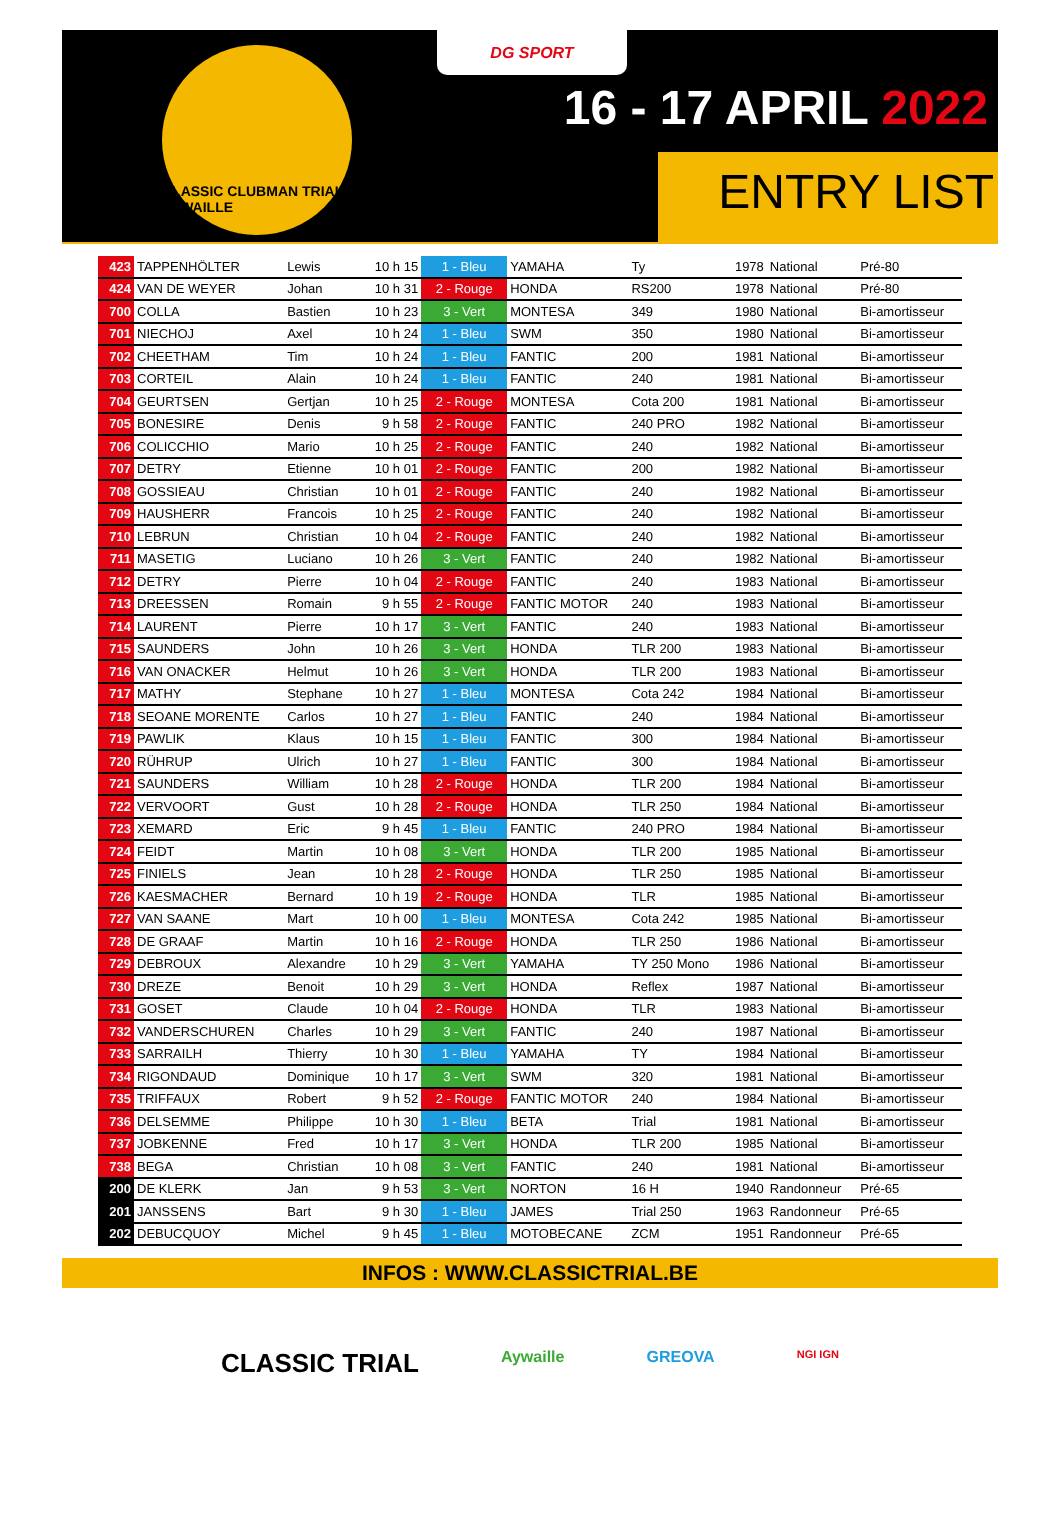CLASSIC CLUBMAN TRIAL AYWAILLE
DG SPORT
16 - 17 APRIL 2022
ENTRY LIST
| 423 | TAPPENHÖLTER | Lewis | 10 h 15 | 1 - Bleu | YAMAHA | Ty | 1978 | National | Pré-80 |
| 424 | VAN DE WEYER | Johan | 10 h 31 | 2 - Rouge | HONDA | RS200 | 1978 | National | Pré-80 |
| 700 | COLLA | Bastien | 10 h 23 | 3 - Vert | MONTESA | 349 | 1980 | National | Bi-amortisseur |
| 701 | NIECHOJ | Axel | 10 h 24 | 1 - Bleu | SWM | 350 | 1980 | National | Bi-amortisseur |
| 702 | CHEETHAM | Tim | 10 h 24 | 1 - Bleu | FANTIC | 200 | 1981 | National | Bi-amortisseur |
| 703 | CORTEIL | Alain | 10 h 24 | 1 - Bleu | FANTIC | 240 | 1981 | National | Bi-amortisseur |
| 704 | GEURTSEN | Gertjan | 10 h 25 | 2 - Rouge | MONTESA | Cota 200 | 1981 | National | Bi-amortisseur |
| 705 | BONESIRE | Denis | 9 h 58 | 2 - Rouge | FANTIC | 240 PRO | 1982 | National | Bi-amortisseur |
| 706 | COLICCHIO | Mario | 10 h 25 | 2 - Rouge | FANTIC | 240 | 1982 | National | Bi-amortisseur |
| 707 | DETRY | Etienne | 10 h 01 | 2 - Rouge | FANTIC | 200 | 1982 | National | Bi-amortisseur |
| 708 | GOSSIEAU | Christian | 10 h 01 | 2 - Rouge | FANTIC | 240 | 1982 | National | Bi-amortisseur |
| 709 | HAUSHERR | Francois | 10 h 25 | 2 - Rouge | FANTIC | 240 | 1982 | National | Bi-amortisseur |
| 710 | LEBRUN | Christian | 10 h 04 | 2 - Rouge | FANTIC | 240 | 1982 | National | Bi-amortisseur |
| 711 | MASETIG | Luciano | 10 h 26 | 3 - Vert | FANTIC | 240 | 1982 | National | Bi-amortisseur |
| 712 | DETRY | Pierre | 10 h 04 | 2 - Rouge | FANTIC | 240 | 1983 | National | Bi-amortisseur |
| 713 | DREESSEN | Romain | 9 h 55 | 2 - Rouge | FANTIC MOTOR | 240 | 1983 | National | Bi-amortisseur |
| 714 | LAURENT | Pierre | 10 h 17 | 3 - Vert | FANTIC | 240 | 1983 | National | Bi-amortisseur |
| 715 | SAUNDERS | John | 10 h 26 | 3 - Vert | HONDA | TLR 200 | 1983 | National | Bi-amortisseur |
| 716 | VAN ONACKER | Helmut | 10 h 26 | 3 - Vert | HONDA | TLR 200 | 1983 | National | Bi-amortisseur |
| 717 | MATHY | Stephane | 10 h 27 | 1 - Bleu | MONTESA | Cota 242 | 1984 | National | Bi-amortisseur |
| 718 | SEOANE MORENTE | Carlos | 10 h 27 | 1 - Bleu | FANTIC | 240 | 1984 | National | Bi-amortisseur |
| 719 | PAWLIK | Klaus | 10 h 15 | 1 - Bleu | FANTIC | 300 | 1984 | National | Bi-amortisseur |
| 720 | RÜHRUP | Ulrich | 10 h 27 | 1 - Bleu | FANTIC | 300 | 1984 | National | Bi-amortisseur |
| 721 | SAUNDERS | William | 10 h 28 | 2 - Rouge | HONDA | TLR 200 | 1984 | National | Bi-amortisseur |
| 722 | VERVOORT | Gust | 10 h 28 | 2 - Rouge | HONDA | TLR 250 | 1984 | National | Bi-amortisseur |
| 723 | XEMARD | Eric | 9 h 45 | 1 - Bleu | FANTIC | 240 PRO | 1984 | National | Bi-amortisseur |
| 724 | FEIDT | Martin | 10 h 08 | 3 - Vert | HONDA | TLR 200 | 1985 | National | Bi-amortisseur |
| 725 | FINIELS | Jean | 10 h 28 | 2 - Rouge | HONDA | TLR 250 | 1985 | National | Bi-amortisseur |
| 726 | KAESMACHER | Bernard | 10 h 19 | 2 - Rouge | HONDA | TLR | 1985 | National | Bi-amortisseur |
| 727 | VAN SAANE | Mart | 10 h 00 | 1 - Bleu | MONTESA | Cota 242 | 1985 | National | Bi-amortisseur |
| 728 | DE GRAAF | Martin | 10 h 16 | 2 - Rouge | HONDA | TLR 250 | 1986 | National | Bi-amortisseur |
| 729 | DEBROUX | Alexandre | 10 h 29 | 3 - Vert | YAMAHA | TY 250 Mono | 1986 | National | Bi-amortisseur |
| 730 | DREZE | Benoit | 10 h 29 | 3 - Vert | HONDA | Reflex | 1987 | National | Bi-amortisseur |
| 731 | GOSET | Claude | 10 h 04 | 2 - Rouge | HONDA | TLR | 1983 | National | Bi-amortisseur |
| 732 | VANDERSCHUREN | Charles | 10 h 29 | 3 - Vert | FANTIC | 240 | 1987 | National | Bi-amortisseur |
| 733 | SARRAILH | Thierry | 10 h 30 | 1 - Bleu | YAMAHA | TY | 1984 | National | Bi-amortisseur |
| 734 | RIGONDAUD | Dominique | 10 h 17 | 3 - Vert | SWM | 320 | 1981 | National | Bi-amortisseur |
| 735 | TRIFFAUX | Robert | 9 h 52 | 2 - Rouge | FANTIC MOTOR | 240 | 1984 | National | Bi-amortisseur |
| 736 | DELSEMME | Philippe | 10 h 30 | 1 - Bleu | BETA | Trial | 1981 | National | Bi-amortisseur |
| 737 | JOBKENNE | Fred | 10 h 17 | 3 - Vert | HONDA | TLR 200 | 1985 | National | Bi-amortisseur |
| 738 | BEGA | Christian | 10 h 08 | 3 - Vert | FANTIC | 240 | 1981 | National | Bi-amortisseur |
| 200 | DE KLERK | Jan | 9 h 53 | 3 - Vert | NORTON | 16 H | 1940 | Randonneur | Pré-65 |
| 201 | JANSSENS | Bart | 9 h 30 | 1 - Bleu | JAMES | Trial 250 | 1963 | Randonneur | Pré-65 |
| 202 | DEBUCQUOY | Michel | 9 h 45 | 1 - Bleu | MOTOBECANE | ZCM | 1951 | Randonneur | Pré-65 |
INFOS : WWW.CLASSICTRIAL.BE
CLASSIC TRIAL Aywaille GREOVA NGI IGN